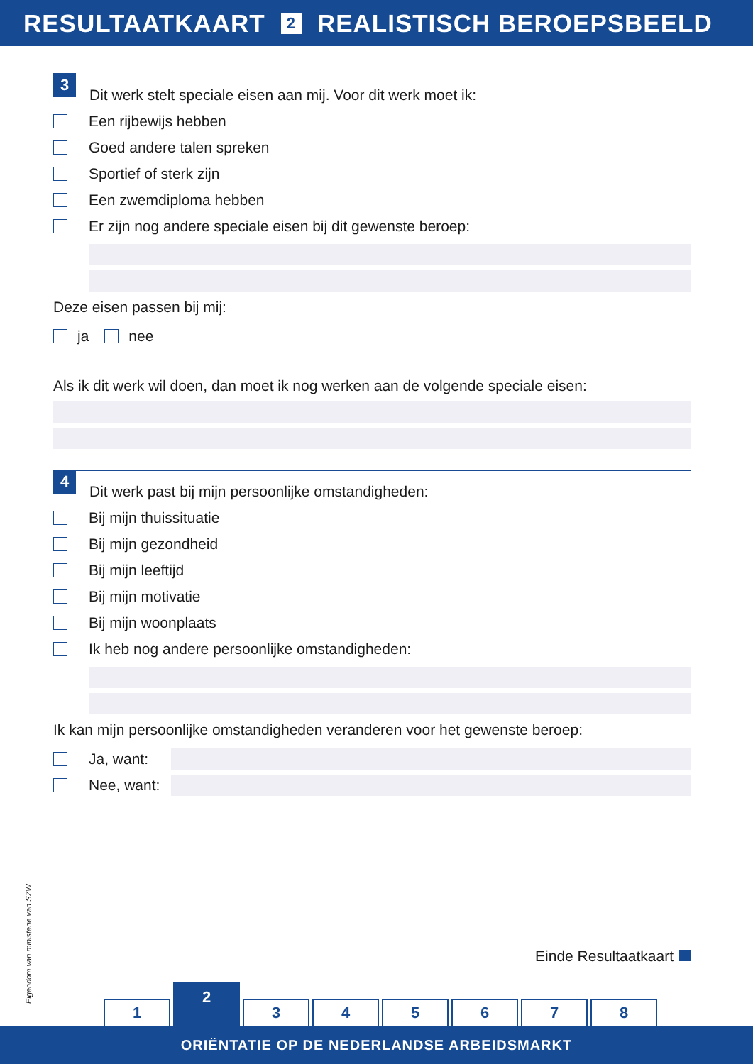RESULTAATKAART 2 REALISTISCH BEROEPSBEELD
3
Dit werk stelt speciale eisen aan mij. Voor dit werk moet ik:
Een rijbewijs hebben
Goed andere talen spreken
Sportief of sterk zijn
Een zwemdiploma hebben
Er zijn nog andere speciale eisen bij dit gewenste beroep:
Deze eisen passen bij mij:
ja nee
Als ik dit werk wil doen, dan moet ik nog werken aan de volgende speciale eisen:
4
Dit werk past bij mijn persoonlijke omstandigheden:
Bij mijn thuissituatie
Bij mijn gezondheid
Bij mijn leeftijd
Bij mijn motivatie
Bij mijn woonplaats
Ik heb nog andere persoonlijke omstandigheden:
Ik kan mijn persoonlijke omstandigheden veranderen voor het gewenste beroep:
Ja, want:
Nee, want:
Eigendom van ministerie van SZW
Einde Resultaatkaart
1
2
3
4
5
6
7
8
ORIËNTATIE OP DE NEDERLANDSE ARBEIDSMARKT